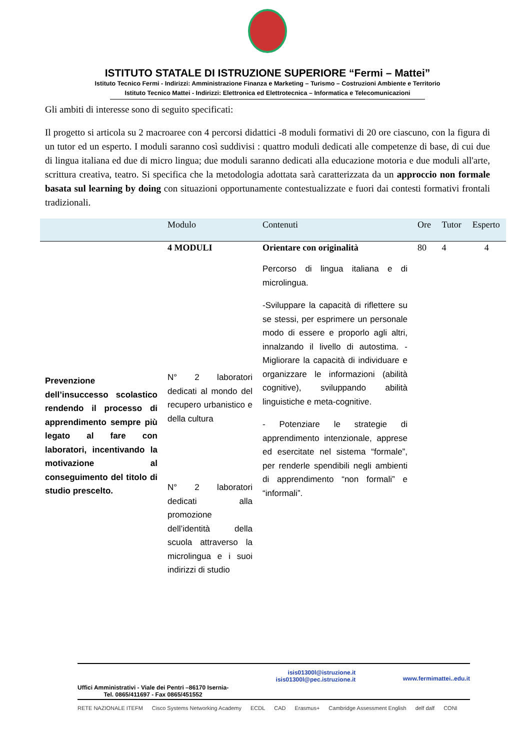ISTITUTO STATALE DI ISTRUZIONE SUPERIORE “Fermi – Mattei”
Istituto Tecnico Fermi - Indirizzi: Amministrazione Finanza e Marketing – Turismo – Costruzioni Ambiente e Territorio
Istituto Tecnico Mattei - Indirizzi: Elettronica ed Elettrotecnica – Informatica e Telecomunicazioni
Gli ambiti di interesse sono di seguito specificati:
Il progetto si articola su 2 macroaree con 4 percorsi didattici -8 moduli formativi di 20 ore ciascuno, con la figura di un tutor ed un esperto. I moduli saranno così suddivisi : quattro moduli dedicati alle competenze di base, di cui due di lingua italiana ed due di micro lingua; due moduli saranno dedicati alla educazione motoria e due moduli all'arte, scrittura creativa, teatro. Si specifica che la metodologia adottata sarà caratterizzata da un approccio non formale basata sul learning by doing con situazioni opportunamente contestualizzate e fuori dai contesti formativi frontali tradizionali.
| | Modulo | Contenuti | Ore | Tutor | Esperto |
| --- | --- | --- | --- | --- | --- |
| Prevenzione dell’insuccesso scolastico rendendo il processo di apprendimento sempre più legato al fare con laboratori, incentivando la motivazione al conseguimento del titolo di studio prescelto. | 4 MODULI N° 2 laboratori dedicati al mondo del recupero urbanistico e della cultura N° 2 laboratori dedicati alla promozione dell’identità della scuola attraverso la microlingua e i suoi indirizzi di studio | Orientare con originalità Percorso di lingua italiana e di microlingua. -Sviluppare la capacità di riflettere su se stessi, per esprimere un personale modo di essere e proporlo agli altri, innalzando il livello di autostima. -Migliorare la capacità di individuare e organizzare le informazioni (abilità cognitive), sviluppando abilità linguistiche e meta-cognitive. - Potenziare le strategie di apprendimento intenzionale, apprese ed esercitate nel sistema “formale”, per renderle spendibili negli ambienti di apprendimento “non formali” e “informali”. | 80 | 4 | 4 |
Uffici Amministrativi - Viale dei Pentri –86170 Isernia-
Tel. 0865/411697 - Fax 0865/451552
isis01300l@istruzione.it
isis01300l@pec.istruzione.it
www.fermimattei..edu.it
RETE NAZIONALE ITEFM Cisco Systems Networking Academy ECDL CAD Erasmus+ Cambridge Assessment English delf dalf CONI